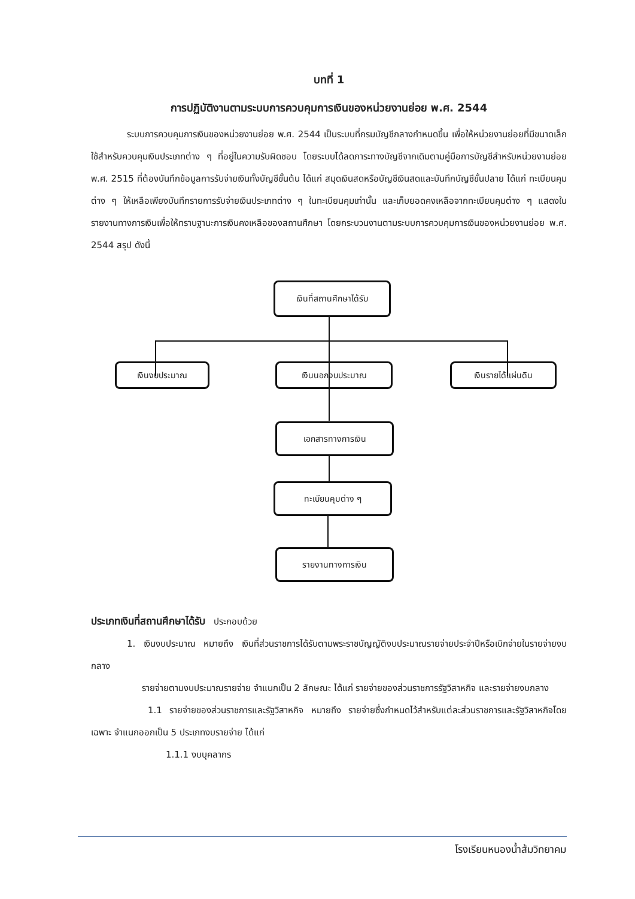บทที่ 1
การปฏิบัติงานตามระบบการควบคุมการเงินของหน่วยงานย่อย พ.ศ. 2544
ระบบการควบคุมการเงินของหน่วยงานย่อย พ.ศ. 2544 เป็นระบบที่กรมบัญชีกลางกำหนดขึ้น เพื่อให้หน่วยงานย่อยที่มีขนาดเล็กใช้สำหรับควบคุมเงินประเภทต่าง ๆ ที่อยู่ในความรับผิดชอบ โดยระบบได้ลดภาระทางบัญชีจากเดิมตามคู่มือการบัญชีสำหรับหน่วยงานย่อย พ.ศ. 2515 ที่ต้องบันทึกข้อมูลการรับจ่ายเงินทั้งบัญชีขั้นต้น ได้แก่ สมุดเงินสดหรือบัญชีเงินสดและบันทึกบัญชีขั้นปลาย ได้แก่ ทะเบียนคุมต่าง ๆ ให้เหลือเพียงบันทึกรายการรับจ่ายเงินประเภทต่าง ๆ ในทะเบียนคุมเท่านั้น และเก็บยอดคงเหลือจากทะเบียนคุมต่าง ๆ แสดงในรายงานทางการเงินเพื่อให้ทราบฐานะการเงินคงเหลือของสถานศึกษา โดยกระบวนงานตามระบบการควบคุมการเงินของหน่วยงานย่อย พ.ศ. 2544 สรุป ดังนี้
เงินที่สถานศึกษาได้รับ
เงินงบประมาณ เงินนอกงบประมาณ เงินรายได้แผ่นดิน
เอกสารทางการเงิน
ทะเบียนคุมต่าง ๆ
รายงานทางการเงิน
ประเภทเงินที่สถานศึกษาได้รับ ประกอบด้วย
1. เงินงบประมาณ หมายถึง เงินที่ส่วนราชการได้รับตามพระราชบัญญัติงบประมาณรายจ่ายประจำปีหรือเบิกจ่ายในรายจ่ายงบกลาง
รายจ่ายตามงบประมาณรายจ่าย จำแนกเป็น 2 ลักษณะ ได้แก่ รายจ่ายของส่วนราชการรัฐวิสาหกิจ และรายจ่ายงบกลาง
1.1 รายจ่ายของส่วนราชการและรัฐวิสาหกิจ หมายถึง รายจ่ายซึ่งกำหนดไว้สำหรับแต่ละส่วนราชการและรัฐวิสาหกิจโดยเฉพาะ จำแนกออกเป็น 5 ประเภทงบรายจ่าย ได้แก่
1.1.1 งบบุคลากร
โรงเรียนหนองน้ำส้มวิทยาคม